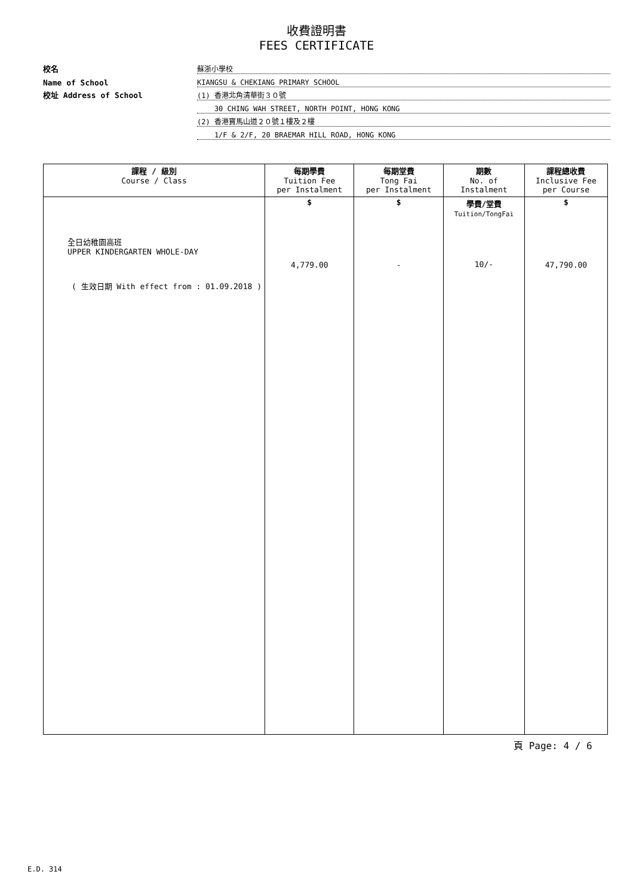收費證明書
FEES CERTIFICATE
校名
蘇浙小學校
Name of School
KIANGSU & CHEKIANG PRIMARY SCHOOL
校址 Address of School
(1) 香港北角清華街３０號
30 CHING WAH STREET, NORTH POINT, HONG KONG
(2) 香港寶馬山道２０號１樓及２樓
1/F & 2/F, 20 BRAEMAR HILL ROAD, HONG KONG
| 課程 / 級別 Course / Class | 每期學費 Tuition Fee per Instalment | 每期堂費 Tong Fai per Instalment | 期數 No. of Instalment | 課程總收費 Inclusive Fee per Course |
| --- | --- | --- | --- | --- |
| 全日幼稚園高班 UPPER KINDERGARTEN WHOLE-DAY ( 生效日期 With effect from : 01.09.2018 ) | $ 4,779.00 | $ - | 學費/堂費 Tuition/TongFai 10/- | $ 47,790.00 |
頁 Page: 4 / 6
E.D. 314